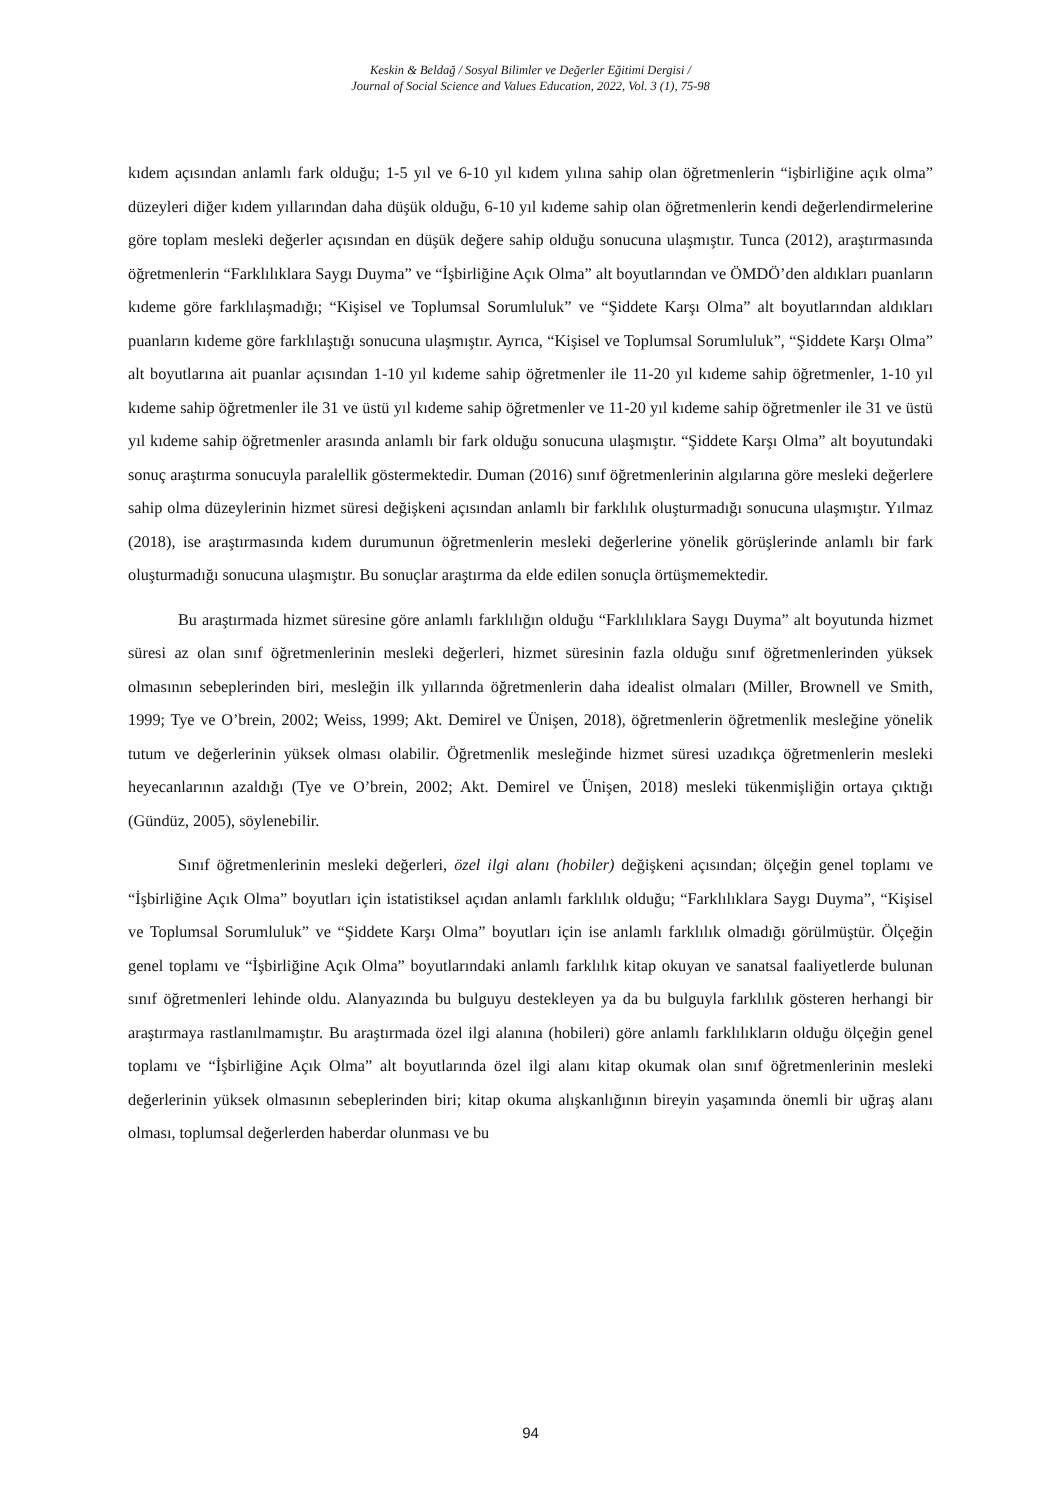Keskin & Beldağ / Sosyal Bilimler ve Değerler Eğitimi Dergisi /
Journal of Social Science and Values Education, 2022, Vol. 3 (1), 75-98
kıdem açısından anlamlı fark olduğu; 1-5 yıl ve 6-10 yıl kıdem yılına sahip olan öğretmenlerin “işbirliğine açık olma” düzeyleri diğer kıdem yıllarından daha düşük olduğu, 6-10 yıl kıdeme sahip olan öğretmenlerin kendi değerlendirmelerine göre toplam mesleki değerler açısından en düşük değere sahip olduğu sonucuna ulaşmıştır. Tunca (2012), araştırmasında öğretmenlerin “Farklılıklara Saygı Duyma” ve “İşbirliğine Açık Olma” alt boyutlarından ve ÖMDÖ’den aldıkları puanların kıdeme göre farklılaşmadığı; “Kişisel ve Toplumsal Sorumluluk” ve “Şiddete Karşı Olma” alt boyutlarından aldıkları puanların kıdeme göre farklılaştığı sonucuna ulaşmıştır. Ayrıca, “Kişisel ve Toplumsal Sorumluluk”, “Şiddete Karşı Olma” alt boyutlarına ait puanlar açısından 1-10 yıl kıdeme sahip öğretmenler ile 11-20 yıl kıdeme sahip öğretmenler, 1-10 yıl kıdeme sahip öğretmenler ile 31 ve üstü yıl kıdeme sahip öğretmenler ve 11-20 yıl kıdeme sahip öğretmenler ile 31 ve üstü yıl kıdeme sahip öğretmenler arasında anlamlı bir fark olduğu sonucuna ulaşmıştır. “Şiddete Karşı Olma” alt boyutundaki sonuç araştırma sonucuyla paralellik göstermektedir. Duman (2016) sınıf öğretmenlerinin algılarına göre mesleki değerlere sahip olma düzeylerinin hizmet süresi değişkeni açısından anlamlı bir farklılık oluşturmadığı sonucuna ulaşmıştır. Yılmaz (2018), ise araştırmasında kıdem durumunun öğretmenlerin mesleki değerlerine yönelik görüşlerinde anlamlı bir fark oluşturmadığı sonucuna ulaşmıştır. Bu sonuçlar araştırma da elde edilen sonuçla örtüşmemektedir.
Bu araştırmada hizmet süresine göre anlamlı farklılığın olduğu “Farklılıklara Saygı Duyma” alt boyutunda hizmet süresi az olan sınıf öğretmenlerinin mesleki değerleri, hizmet süresinin fazla olduğu sınıf öğretmenlerinden yüksek olmasının sebeplerinden biri, mesleğin ilk yıllarında öğretmenlerin daha idealist olmaları (Miller, Brownell ve Smith, 1999; Tye ve O’brein, 2002; Weiss, 1999; Akt. Demirel ve Ünişen, 2018), öğretmenlerin öğretmenlik mesleğine yönelik tutum ve değerlerinin yüksek olması olabilir. Öğretmenlik mesleğinde hizmet süresi uzadıkça öğretmenlerin mesleki heyecanlarının azaldığı (Tye ve O’brein, 2002; Akt. Demirel ve Ünişen, 2018) mesleki tükenmişliğin ortaya çıktığı (Gündüz, 2005), söylenebilir.
Sınıf öğretmenlerinin mesleki değerleri, özel ilgi alanı (hobiler) değişkeni açısından; ölçeğin genel toplamı ve “İşbirliğine Açık Olma” boyutları için istatistiksel açıdan anlamlı farklılık olduğu; “Farklılıklara Saygı Duyma”, “Kişisel ve Toplumsal Sorumluluk” ve “Şiddete Karşı Olma” boyutları için ise anlamlı farklılık olmadığı görülmüştür. Ölçeğin genel toplamı ve “İşbirliğine Açık Olma” boyutlarındaki anlamlı farklılık kitap okuyan ve sanatsal faaliyetlerde bulunan sınıf öğretmenleri lehinde oldu. Alanyazında bu bulguyu destekleyen ya da bu bulguyla farklılık gösteren herhangi bir araştırmaya rastlanılmamıştır. Bu araştırmada özel ilgi alanına (hobileri) göre anlamlı farklılıkların olduğu ölçeğin genel toplamı ve “İşbirliğine Açık Olma” alt boyutlarında özel ilgi alanı kitap okumak olan sınıf öğretmenlerinin mesleki değerlerinin yüksek olmasının sebeplerinden biri; kitap okuma alışkanlığının bireyin yaşamında önemli bir uğraş alanı olması, toplumsal değerlerden haberdar olunması ve bu
94